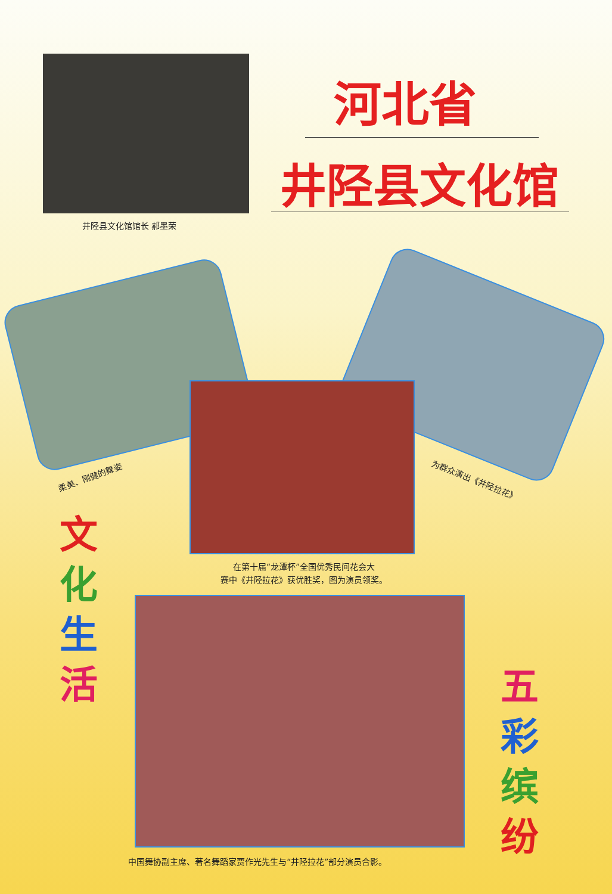井陉县文化馆馆长 郝墨荣
河北省
井陉县文化馆
柔美、刚健的舞姿 为群众演出《井陉拉花》
在第十届“龙潭杯”全国优秀民间花会大
赛中《井陉拉花》获优胜奖，图为演员领奖。
中国舞协副主席、著名舞蹈家贾作光先生与“井陉拉花”部分演员合影。
文
化
生
活
五
彩
缤
纷